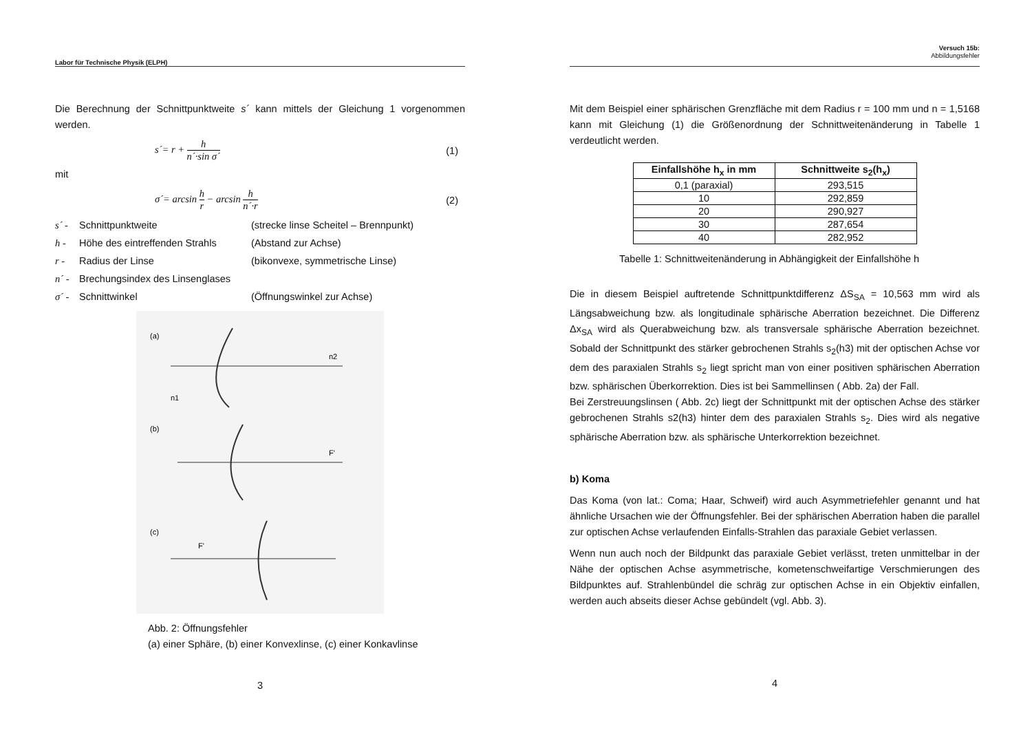Labor für Technische Physik (ELPH)
Die Berechnung der Schnittpunktweite s´ kann mittels der Gleichung 1 vorgenommen werden.
s´= r + h n´·sin σ´ (1)
mit
σ´= arcsin h r − arcsin h n´·r (2)
s´ - Schnittpunktweite (strecke linse Scheitel – Brennpunkt)
h - Höhe des eintreffenden Strahls
(Abstand zur Achse)
r - Radius der Linse (bikonvexe, symmetrische Linse)
n´ - Brechungsindex des Linsenglases
σ´ - Schnittwinkel (Öffnungswinkel zur Achse)
(a)
(b)
(c)
n2
n1
F'
F'
Abb. 2: Öffnungsfehler
(a) einer Sphäre, (b) einer Konvexlinse, (c) einer Konkavlinse
3
Versuch 15b:
Abbildungsfehler
Mit dem Beispiel einer sphärischen Grenzfläche mit dem Radius r = 100 mm und n = 1,5168 kann mit Gleichung (1) die Größenordnung der Schnittweitenänderung in Tabelle 1 verdeutlicht werden.
| Einfallshöhe h<sub>x</sub> in mm | Schnittweite s<sub>2</sub>(h<sub>x</sub>) |
| --- | --- |
| 0,1 (paraxial) | 293,515 |
| 10 | 292,859 |
| 20 | 290,927 |
| 30 | 287,654 |
| 40 | 282,952 |
Tabelle 1: Schnittweitenänderung in Abhängigkeit der Einfallshöhe h
Die in diesem Beispiel auftretende Schnittpunktdifferenz ΔS<sub>SA</sub> = 10,563 mm wird als Längsabweichung bzw. als longitudinale sphärische Aberration bezeichnet. Die Differenz Δx<sub>SA</sub> wird als Querabweichung bzw. als transversale sphärische Aberration bezeichnet. Sobald der Schnittpunkt des stärker gebrochenen Strahls s<sub>2</sub>(h3) mit der optischen Achse vor dem des paraxialen Strahls s<sub>2</sub> liegt spricht man von einer positiven sphärischen Aberration bzw. sphärischen Überkorrektion. Dies ist bei Sammellinsen ( Abb. 2a) der Fall.
Bei Zerstreuungslinsen ( Abb. 2c) liegt der Schnittpunkt mit der optischen Achse des stärker gebrochenen Strahls s2(h3) hinter dem des paraxialen Strahls s<sub>2</sub>. Dies wird als negative sphärische Aberration bzw. als sphärische Unterkorrektion bezeichnet.
b) Koma
Das Koma (von lat.: Coma; Haar, Schweif) wird auch Asymmetriefehler genannt und hat ähnliche Ursachen wie der Öffnungsfehler. Bei der sphärischen Aberration haben die parallel zur optischen Achse verlaufenden Einfalls-Strahlen das paraxiale Gebiet verlassen.
Wenn nun auch noch der Bildpunkt das paraxiale Gebiet verlässt, treten unmittelbar in der Nähe der optischen Achse asymmetrische, kometenschweifartige Verschmierungen des Bildpunktes auf. Strahlenbündel die schräg zur optischen Achse in ein Objektiv einfallen, werden auch abseits dieser Achse gebündelt (vgl. Abb. 3).
4